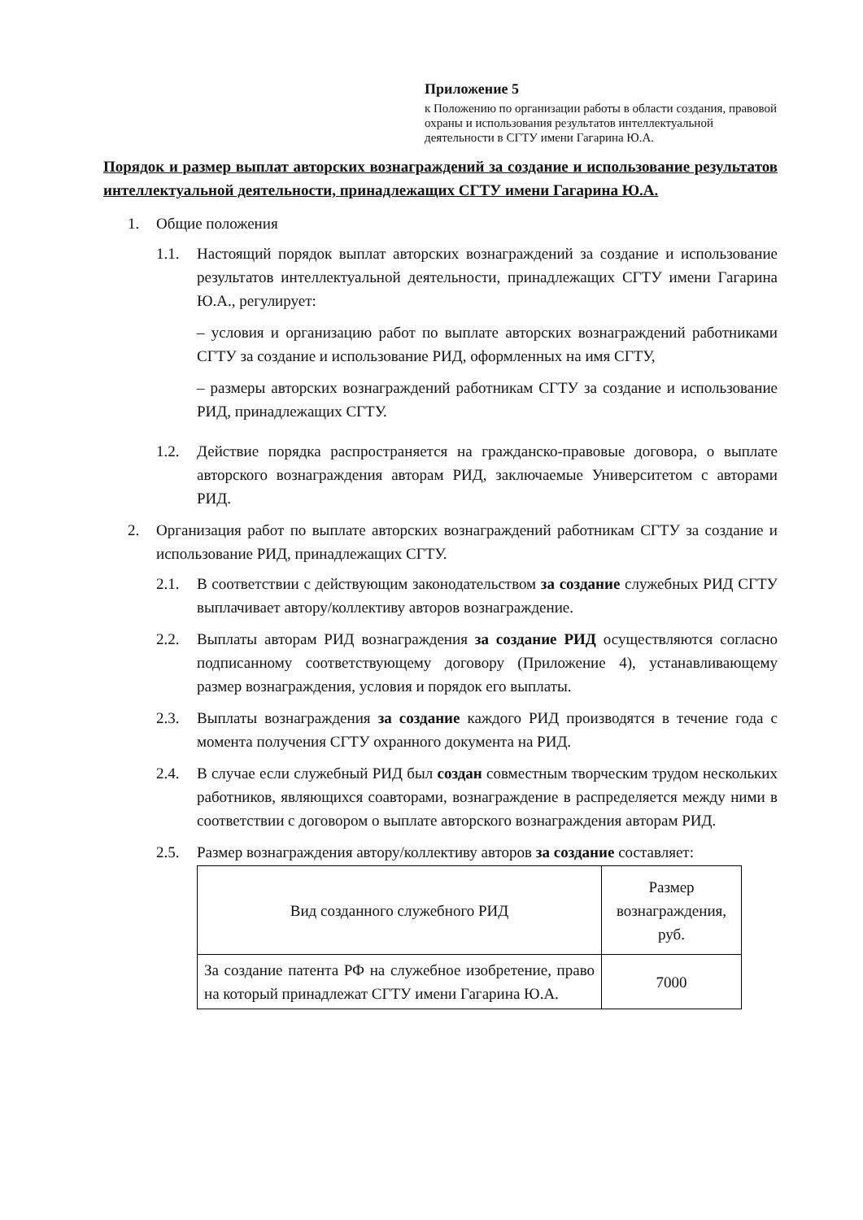Приложение 5
к Положению по организации работы в области создания, правовой охраны и использования результатов интеллектуальной деятельности в СГТУ имени Гагарина Ю.А.
Порядок и размер выплат авторских вознаграждений за создание и использование результатов интеллектуальной деятельности, принадлежащих СГТУ имени Гагарина Ю.А.
1. Общие положения
1.1. Настоящий порядок выплат авторских вознаграждений за создание и использование результатов интеллектуальной деятельности, принадлежащих СГТУ имени Гагарина Ю.А., регулирует:
– условия и организацию работ по выплате авторских вознаграждений работниками СГТУ за создание и использование РИД, оформленных на имя СГТУ,
– размеры авторских вознаграждений работникам СГТУ за создание и использование РИД, принадлежащих СГТУ.
1.2. Действие порядка распространяется на гражданско-правовые договора, о выплате авторского вознаграждения авторам РИД, заключаемые Университетом с авторами РИД.
2. Организация работ по выплате авторских вознаграждений работникам СГТУ за создание и использование РИД, принадлежащих СГТУ.
2.1. В соответствии с действующим законодательством за создание служебных РИД СГТУ выплачивает автору/коллективу авторов вознаграждение.
2.2. Выплаты авторам РИД вознаграждения за создание РИД осуществляются согласно подписанному соответствующему договору (Приложение 4), устанавливающему размер вознаграждения, условия и порядок его выплаты.
2.3. Выплаты вознаграждения за создание каждого РИД производятся в течение года с момента получения СГТУ охранного документа на РИД.
2.4. В случае если служебный РИД был создан совместным творческим трудом нескольких работников, являющихся соавторами, вознаграждение в распределяется между ними в соответствии с договором о выплате авторского вознаграждения авторам РИД.
2.5. Размер вознаграждения автору/коллективу авторов за создание составляет:
| Вид созданного служебного РИД | Размер вознаграждения, руб. |
| За создание патента РФ на служебное изобретение, право на который принадлежат СГТУ имени Гагарина Ю.А. | 7000 |